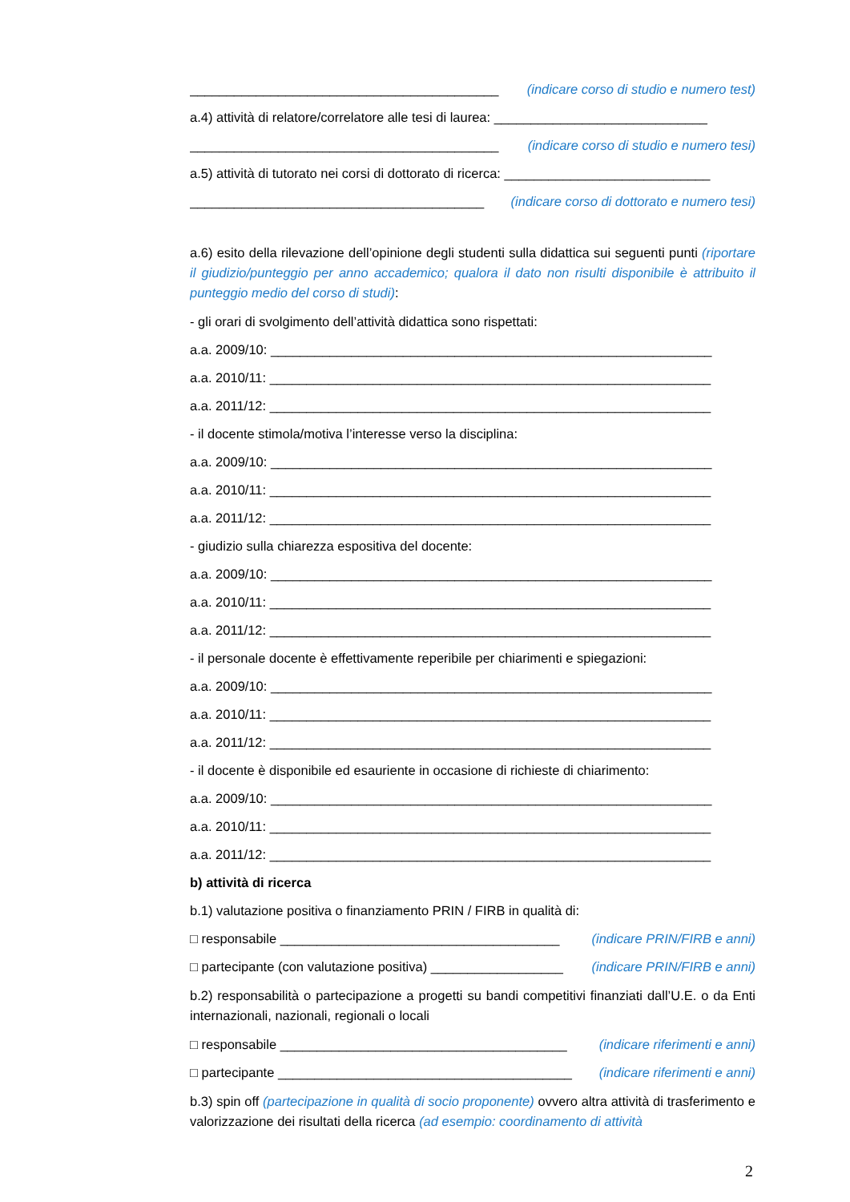__________________________________________ (indicare corso di studio e numero test)
a.4) attività di relatore/correlatore alle tesi di laurea: _____________________________
__________________________________________ (indicare corso di studio e numero tesi)
a.5) attività di tutorato nei corsi di dottorato di ricerca: ____________________________
________________________________________ (indicare corso di dottorato e numero tesi)
a.6) esito della rilevazione dell’opinione degli studenti sulla didattica sui seguenti punti (riportare il giudizio/punteggio per anno accademico; qualora il dato non risulti disponibile è attribuito il punteggio medio del corso di studi):
- gli orari di svolgimento dell’attività didattica sono rispettati:
a.a. 2009/10: ____________________________________________________________
a.a. 2010/11: ____________________________________________________________
a.a. 2011/12: ____________________________________________________________
- il docente stimola/motiva l’interesse verso la disciplina:
a.a. 2009/10: ____________________________________________________________
a.a. 2010/11: ____________________________________________________________
a.a. 2011/12: ____________________________________________________________
- giudizio sulla chiarezza espositiva del docente:
a.a. 2009/10: ____________________________________________________________
a.a. 2010/11: ____________________________________________________________
a.a. 2011/12: ____________________________________________________________
- il personale docente è effettivamente reperibile per chiarimenti e spiegazioni:
a.a. 2009/10: ____________________________________________________________
a.a. 2010/11: ____________________________________________________________
a.a. 2011/12: ____________________________________________________________
- il docente è disponibile ed esauriente in occasione di richieste di chiarimento:
a.a. 2009/10: ____________________________________________________________
a.a. 2010/11: ____________________________________________________________
a.a. 2011/12: ____________________________________________________________
b) attività di ricerca
b.1) valutazione positiva o finanziamento PRIN / FIRB in qualità di:
□ responsabile ______________________________________ (indicare PRIN/FIRB e anni)
□ partecipante (con valutazione positiva) __________________ (indicare PRIN/FIRB e anni)
b.2) responsabilità o partecipazione a progetti su bandi competitivi finanziati dall’U.E. o da Enti internazionali, nazionali, regionali o locali
□ responsabile _______________________________________ (indicare riferimenti e anni)
□ partecipante ________________________________________ (indicare riferimenti e anni)
b.3) spin off (partecipazione in qualità di socio proponente) ovvero altra attività di trasferimento e valorizzazione dei risultati della ricerca (ad esempio: coordinamento di attività
2